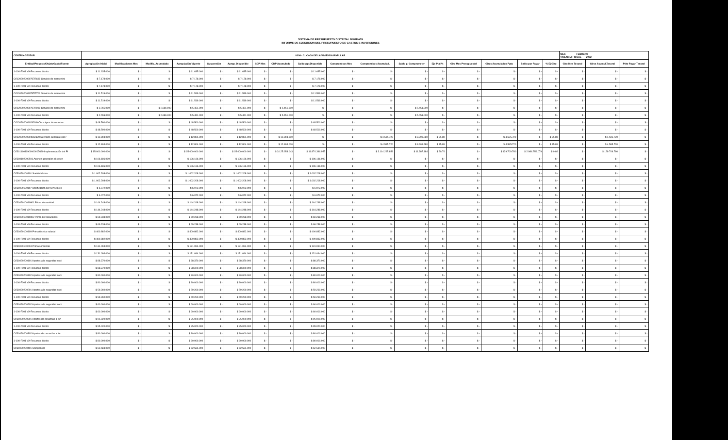SISTEMA DE PRESUPUESTO DISTRITAL BOGDATA
INFORME DE EJECUCION DEL PRESUPUESTO DE GASTOS E INVERSIONES
| CENTRO GESTOR | 0208 - 01 CAJA DE LA VIVIENDA POPULAR | | | | | | | | | | | | | | | | | MES FEBRERO VIGENCIA FISCAL 2022 | | |
| Entidad/Proyecto/ObjetoGasto/Fuente | Apropiación Inicial | Modificaciones Mes | Modific. Acumulado | Apropiación Vigente | Suspensión | Aprop. Disponible | CDP Mes | CDP Acumulado | Saldo Apr.Disponible | Compromisos Mes | Compromisos Acumulad. | Saldo p. Comprometer | Eje Ptal % | Giro Mes Presupuestal | Giros Acumulados Ppto | Saldo por Pagar | % Ej.Giro | Giro Mes Tesoral | Giros Acumul.Tesoral | Pdte Pagar Tesoral |
| 1-100-F001 VA-Recursos distrito | $ 11.635.000 | $ - | $ - | $ 11.635.000 | $ - | $ 11.635.000 | $ - | $ - | $ 11.635.000 | $ - | $ - | $ - | $ - | $ - | $ - | $ - | $ - | $ - | $ - | $ - |
| O21202020080787I5699 Servicio de mantenimi | $ 7.178.000 | $ - | $ - | $ 7.178.000 | $ - | $ 7.178.000 | $ - | $ - | $ 7.178.000 | $ - | $ - | $ - | $ - | $ - | $ - | $ - | $ - | $ - | $ - | $ - |
| 1-100-F001 VA-Recursos distrito | $ 7.178.000 | $ - | $ - | $ 7.178.000 | $ - | $ 7.178.000 | $ - | $ - | $ 7.178.000 | $ - | $ - | $ - | $ - | $ - | $ - | $ - | $ - | $ - | $ - | $ - |
| O21202020080787I5701 Servicio de mantenimi | $ 11.519.000 | $ - | $ - | $ 11.519.000 | $ - | $ 11.519.000 | $ - | $ - | $ 11.519.000 | $ - | $ - | $ - | $ - | $ - | $ - | $ - | $ - | $ - | $ - | $ - |
| 1-100-F001 VA-Recursos distrito | $ 11.519.000 | $ - | $ - | $ 11.519.000 | $ - | $ 11.519.000 | $ - | $ - | $ 11.519.000 | $ - | $ - | $ - | $ - | $ - | $ - | $ - | $ - | $ - | $ - | $ - |
| O21202020080787I5999 Servicio de mantenimi | $ 2.765.000 | $ - | $ 2.686.000 | $ 5.451.000 | $ - | $ 5.451.000 | $ - | $ 5.451.000 | $ - | $ - | $ - | $ 5.451.000 | $ - | $ - | $ - | $ - | $ - | $ - | $ - | $ - |
| 1-100-F001 VA-Recursos distrito | $ 2.765.000 | $ - | $ 2.686.000 | $ 5.451.000 | $ - | $ 5.451.000 | $ - | $ 5.451.000 | $ - | $ - | $ - | $ 5.451.000 | $ - | $ - | $ - | $ - | $ - | $ - | $ - | $ - |
| O212020200902929I9 Otros tipos de servicios | $ 48.500.000 | $ - | $ - | $ 48.500.000 | $ - | $ 48.500.000 | $ - | $ - | $ 48.500.000 | $ - | $ - | $ - | $ - | $ - | $ - | $ - | $ - | $ - | $ - | $ - |
| 1-100-F001 VA-Recursos distrito | $ 48.500.000 | $ - | $ - | $ 48.500.000 | $ - | $ 48.500.000 | $ - | $ - | $ 48.500.000 | $ - | $ - | $ - | $ - | $ - | $ - | $ - | $ - | $ - | $ - | $ - |
| O212020200904942339 Servicios generales de r | $ 12.804.000 | $ - | $ - | $ 12.804.000 | $ - | $ 12.804.000 | $ - | $ 12.804.000 | $ - | $ - | $ 4.595.720 | $ 8.208.280 | $ 35,89 | $ - | $ 4.595.720 | $ - | $ 35,89 | $ - | $ 4.595.720 | $ - |
| 1-100-F001 VA-Recursos distrito | $ 12.804.000 | $ - | $ - | $ 12.804.000 | $ - | $ 12.804.000 | $ - | $ 12.804.000 | $ - | $ - | $ 4.595.720 | $ 8.208.280 | $ 35,89 | $ - | $ 4.595.720 | $ - | $ 35,89 | $ - | $ 4.595.720 | $ - |
| O230116011900000007680 Implementación del Pl | $ 15.000.000.000 | $ - | $ - | $ 15.000.000.000 | $ - | $ 15.000.000.000 | $ - | $ 3.125.653.043 | $ 11.874.346.957 | $ - | $ 3.114.265.859 | $ 11.387.184 | $ 20,76 | $ - | $ 129.709.780 | $ 2.984.556.079 | $ 0,86 | $ - | $ 129.709.780 | $ - |
| O2310102000501 Aportes generales al sisten | $ 106.186.000 | $ - | $ - | $ 106.186.000 | $ - | $ 106.186.000 | $ - | $ - | $ 106.186.000 | $ - | $ - | $ - | $ - | $ - | $ - | $ - | $ - | $ - | $ - | $ - |
| 1-100-F001 VA-Recursos distrito | $ 106.186.000 | $ - | $ - | $ 106.186.000 | $ - | $ 106.186.000 | $ - | $ - | $ 106.186.000 | $ - | $ - | $ - | $ - | $ - | $ - | $ - | $ - | $ - | $ - | $ - |
| O231020100101 Sueldo básico | $ 1.002.208.000 | $ - | $ - | $ 1.002.208.000 | $ - | $ 1.002.208.000 | $ - | $ - | $ 1.002.208.000 | $ - | $ - | $ - | $ - | $ - | $ - | $ - | $ - | $ - | $ - | $ - |
| 1-100-F001 VA-Recursos distrito | $ 1.002.208.000 | $ - | $ - | $ 1.002.208.000 | $ - | $ 1.002.208.000 | $ - | $ - | $ 1.002.208.000 | $ - | $ - | $ - | $ - | $ - | $ - | $ - | $ - | $ - | $ - | $ - |
| O231020100107 Bonificación por servicios p | $ 6.072.000 | $ - | $ - | $ 6.072.000 | $ - | $ 6.072.000 | $ - | $ - | $ 6.072.000 | $ - | $ - | $ - | $ - | $ - | $ - | $ - | $ - | $ - | $ - | $ - |
| 1-100-F001 VA-Recursos distrito | $ 6.072.000 | $ - | $ - | $ 6.072.000 | $ - | $ 6.072.000 | $ - | $ - | $ 6.072.000 | $ - | $ - | $ - | $ - | $ - | $ - | $ - | $ - | $ - | $ - | $ - |
| O23102010010801 Prima de navidad | $ 144.248.000 | $ - | $ - | $ 144.248.000 | $ - | $ 144.248.000 | $ - | $ - | $ 144.248.000 | $ - | $ - | $ - | $ - | $ - | $ - | $ - | $ - | $ - | $ - | $ - |
| 1-100-F001 VA-Recursos distrito | $ 144.248.000 | $ - | $ - | $ 144.248.000 | $ - | $ 144.248.000 | $ - | $ - | $ 144.248.000 | $ - | $ - | $ - | $ - | $ - | $ - | $ - | $ - | $ - | $ - | $ - |
| O23102010010802 Prima de vacaciones | $ 69.238.000 | $ - | $ - | $ 69.238.000 | $ - | $ 69.238.000 | $ - | $ - | $ 69.238.000 | $ - | $ - | $ - | $ - | $ - | $ - | $ - | $ - | $ - | $ - | $ - |
| 1-100-F001 VA-Recursos distrito | $ 69.238.000 | $ - | $ - | $ 69.238.000 | $ - | $ 69.238.000 | $ - | $ - | $ 69.238.000 | $ - | $ - | $ - | $ - | $ - | $ - | $ - | $ - | $ - | $ - | $ - |
| O231020100109 Prima técnica salarial | $ 400.882.000 | $ - | $ - | $ 400.882.000 | $ - | $ 400.882.000 | $ - | $ - | $ 400.882.000 | $ - | $ - | $ - | $ - | $ - | $ - | $ - | $ - | $ - | $ - | $ - |
| 1-100-F001 VA-Recursos distrito | $ 400.882.000 | $ - | $ - | $ 400.882.000 | $ - | $ 400.882.000 | $ - | $ - | $ 400.882.000 | $ - | $ - | $ - | $ - | $ - | $ - | $ - | $ - | $ - | $ - | $ - |
| O231020100204 Prima semestral | $ 131.094.000 | $ - | $ - | $ 131.094.000 | $ - | $ 131.094.000 | $ - | $ - | $ 131.094.000 | $ - | $ - | $ - | $ - | $ - | $ - | $ - | $ - | $ - | $ - | $ - |
| 1-100-F001 VA-Recursos distrito | $ 131.094.000 | $ - | $ - | $ 131.094.000 | $ - | $ 131.094.000 | $ - | $ - | $ 131.094.000 | $ - | $ - | $ - | $ - | $ - | $ - | $ - | $ - | $ - | $ - | $ - |
| O231020200101 Aportes a la seguridad soci | $ 88.370.000 | $ - | $ - | $ 88.370.000 | $ - | $ 88.370.000 | $ - | $ - | $ 88.370.000 | $ - | $ - | $ - | $ - | $ - | $ - | $ - | $ - | $ - | $ - | $ - |
| 1-100-F001 VA-Recursos distrito | $ 88.370.000 | $ - | $ - | $ 88.370.000 | $ - | $ 88.370.000 | $ - | $ - | $ 88.370.000 | $ - | $ - | $ - | $ - | $ - | $ - | $ - | $ - | $ - | $ - | $ - |
| O231020200102 Aportes a la seguridad soci | $ 80.000.000 | $ - | $ - | $ 80.000.000 | $ - | $ 80.000.000 | $ - | $ - | $ 80.000.000 | $ - | $ - | $ - | $ - | $ - | $ - | $ - | $ - | $ - | $ - | $ - |
| 1-100-F001 VA-Recursos distrito | $ 80.000.000 | $ - | $ - | $ 80.000.000 | $ - | $ 80.000.000 | $ - | $ - | $ 80.000.000 | $ - | $ - | $ - | $ - | $ - | $ - | $ - | $ - | $ - | $ - | $ - |
| O231020200201 Aportes a la seguridad soci | $ 59.260.000 | $ - | $ - | $ 59.260.000 | $ - | $ 59.260.000 | $ - | $ - | $ 59.260.000 | $ - | $ - | $ - | $ - | $ - | $ - | $ - | $ - | $ - | $ - | $ - |
| 1-100-F001 VA-Recursos distrito | $ 59.260.000 | $ - | $ - | $ 59.260.000 | $ - | $ 59.260.000 | $ - | $ - | $ 59.260.000 | $ - | $ - | $ - | $ - | $ - | $ - | $ - | $ - | $ - | $ - | $ - |
| O231020200202 Aportes a la seguridad soci | $ 60.000.000 | $ - | $ - | $ 60.000.000 | $ - | $ 60.000.000 | $ - | $ - | $ 60.000.000 | $ - | $ - | $ - | $ - | $ - | $ - | $ - | $ - | $ - | $ - | $ - |
| 1-100-F001 VA-Recursos distrito | $ 60.000.000 | $ - | $ - | $ 60.000.000 | $ - | $ 60.000.000 | $ - | $ - | $ 60.000.000 | $ - | $ - | $ - | $ - | $ - | $ - | $ - | $ - | $ - | $ - | $ - |
| O231020200301 Aportes de cesantías a fon | $ 95.020.000 | $ - | $ - | $ 95.020.000 | $ - | $ 95.020.000 | $ - | $ - | $ 95.020.000 | $ - | $ - | $ - | $ - | $ - | $ - | $ - | $ - | $ - | $ - | $ - |
| 1-100-F001 VA-Recursos distrito | $ 95.020.000 | $ - | $ - | $ 95.020.000 | $ - | $ 95.020.000 | $ - | $ - | $ 95.020.000 | $ - | $ - | $ - | $ - | $ - | $ - | $ - | $ - | $ - | $ - | $ - |
| O231020200302 Aportes de cesantías a fon | $ 80.000.000 | $ - | $ - | $ 80.000.000 | $ - | $ 80.000.000 | $ - | $ - | $ 80.000.000 | $ - | $ - | $ - | $ - | $ - | $ - | $ - | $ - | $ - | $ - | $ - |
| 1-100-F001 VA-Recursos distrito | $ 80.000.000 | $ - | $ - | $ 80.000.000 | $ - | $ 80.000.000 | $ - | $ - | $ 80.000.000 | $ - | $ - | $ - | $ - | $ - | $ - | $ - | $ - | $ - | $ - | $ - |
| O231020200401 Compensar | $ 62.584.000 | $ - | $ - | $ 62.584.000 | $ - | $ 62.584.000 | $ - | $ - | $ 62.584.000 | $ - | $ - | $ - | $ - | $ - | $ - | $ - | $ - | $ - | $ - | $ - |